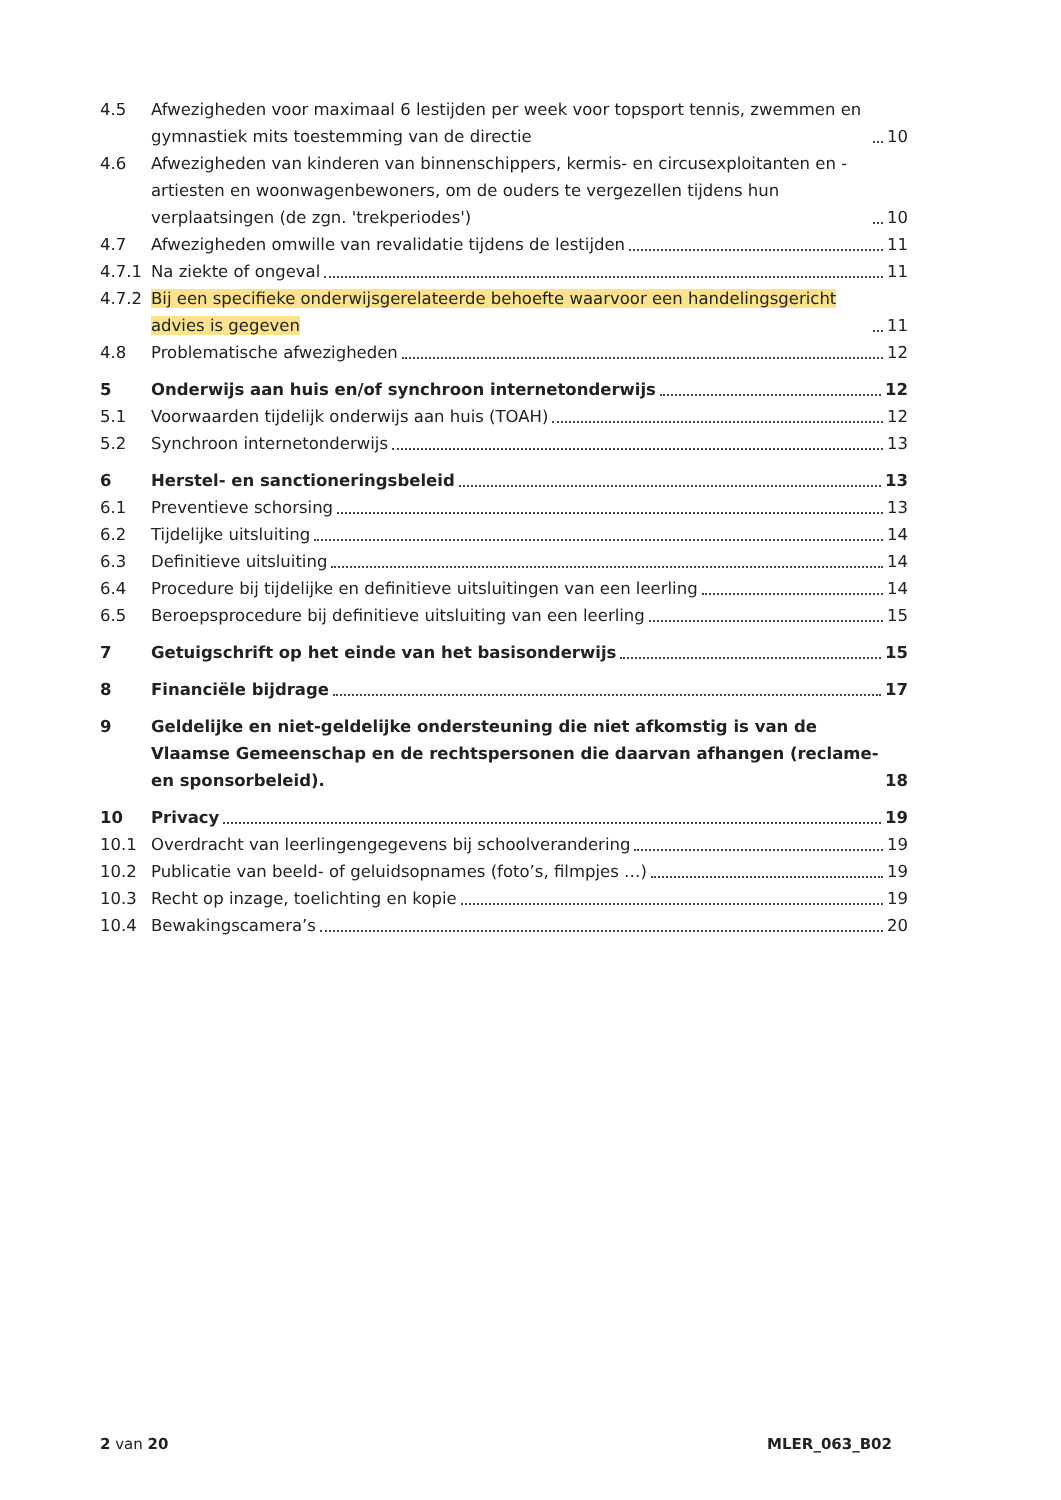4.5 Afwezigheden voor maximaal 6 lestijden per week voor topsport tennis, zwemmen en gymnastiek mits toestemming van de directie 10
4.6 Afwezigheden van kinderen van binnenschippers, kermis- en circusexploitanten en -artiesten en woonwagenbewoners, om de ouders te vergezellen tijdens hun verplaatsingen (de zgn. 'trekperiodes') 10
4.7 Afwezigheden omwille van revalidatie tijdens de lestijden 11
4.7.1 Na ziekte of ongeval 11
4.7.2 Bij een specifieke onderwijsgerelateerde behoefte waarvoor een handelingsgericht advies is gegeven 11
4.8 Problematische afwezigheden 12
5 Onderwijs aan huis en/of synchroon internetonderwijs 12
5.1 Voorwaarden tijdelijk onderwijs aan huis (TOAH) 12
5.2 Synchroon internetonderwijs 13
6 Herstel- en sanctioneringsbeleid 13
6.1 Preventieve schorsing 13
6.2 Tijdelijke uitsluiting 14
6.3 Definitieve uitsluiting 14
6.4 Procedure bij tijdelijke en definitieve uitsluitingen van een leerling 14
6.5 Beroepsprocedure bij definitieve uitsluiting van een leerling 15
7 Getuigschrift op het einde van het basisonderwijs 15
8 Financiële bijdrage 17
9 Geldelijke en niet-geldelijke ondersteuning die niet afkomstig is van de Vlaamse Gemeenschap en de rechtspersonen die daarvan afhangen (reclame- en sponsorbeleid). 18
10 Privacy 19
10.1 Overdracht van leerlingengegevens bij schoolverandering 19
10.2 Publicatie van beeld- of geluidsopnames (foto’s, filmpjes …) 19
10.3 Recht op inzage, toelichting en kopie 19
10.4 Bewakingscamera’s 20
2 van 20 MLER_063_B02